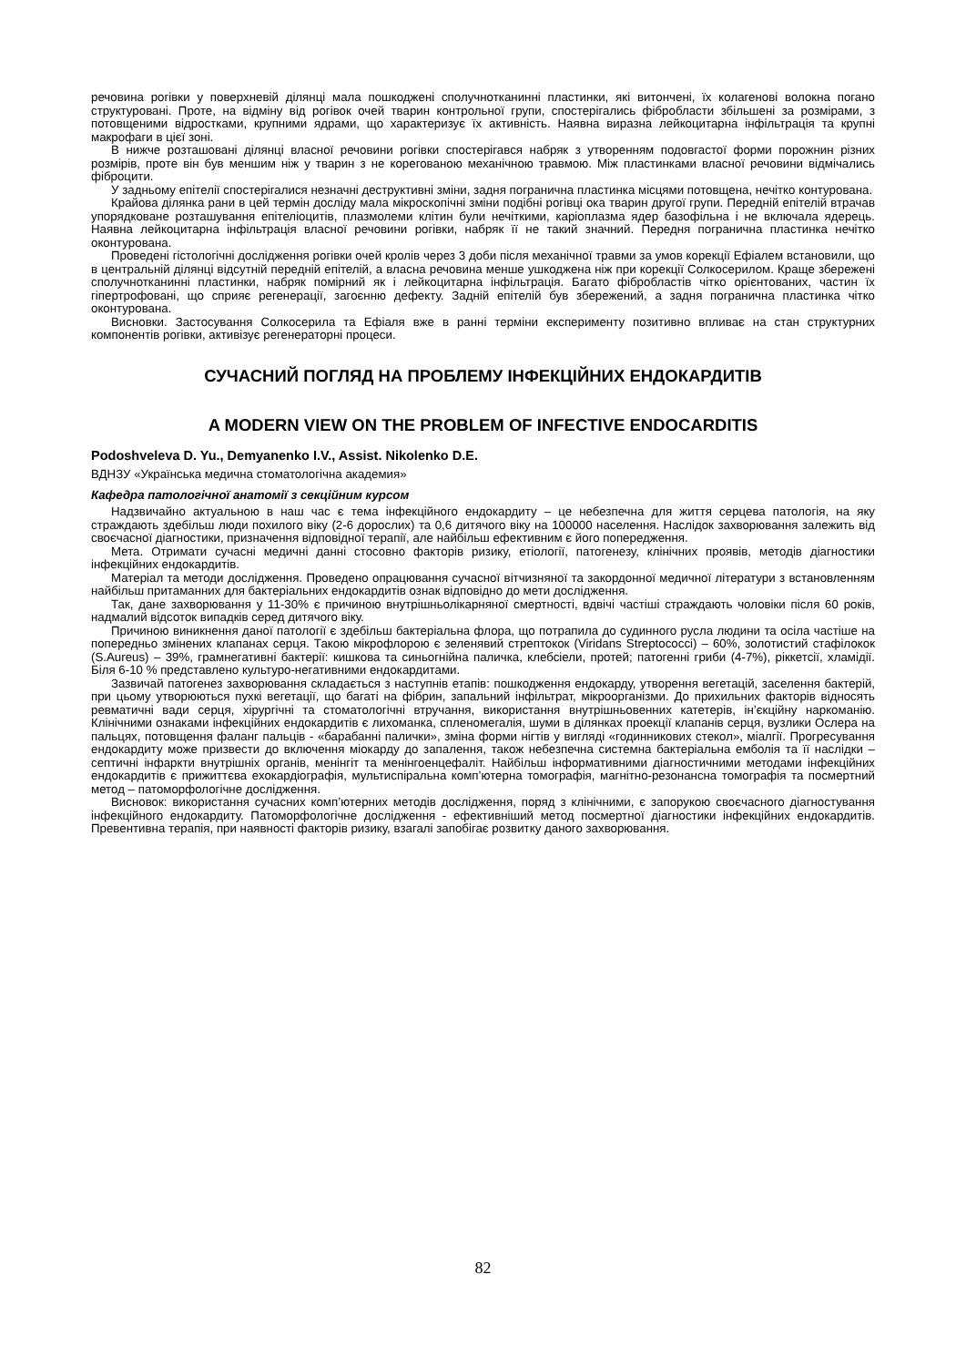речовина рогівки у поверхневій ділянці мала пошкоджені сполучнотканинні пластинки, які витончені, їх колагенові волокна погано структуровані. Проте, на відміну від рогівок очей тварин контрольної групи, спостерігались фібробласти збільшені за розмірами, з потовщеними відростками, крупними ядрами, що характеризує їх активність. Наявна виразна лейкоцитарна інфільтрація та крупні макрофаги в цієї зоні.
В нижче розташовані ділянці власної речовини рогівки спостерігався набряк з утворенням подовгастої форми порожнин різних розмірів, проте він був меншим ніж у тварин з не корегованою механічною травмою. Між пластинками власної речовини відмічались фіброцити.
У задньому епітелії спостерігалися незначні деструктивні зміни, задня погранична пластинка місцями потовщена, нечітко контурована.
Крайова ділянка рани в цей термін досліду мала мікроскопічні зміни подібні рогівці ока тварин другої групи. Передній епітелій втрачав упорядковане розташування епітеліоцитів, плазмолеми клітин були нечіткими, каріоплазма ядер базофільна і не включала ядерець. Наявна лейкоцитарна інфільтрація власної речовини рогівки, набряк її не такий значний. Передня погранична пластинка нечітко оконтурована.
Проведені гістологічні дослідження рогівки очей кролів через 3 доби після механічної травми за умов корекції Ефіалем встановили, що в центральній ділянці відсутній передній епітелій, а власна речовина менше ушкоджена ніж при корекції Солкосерилом. Краще збережені сполучнотканинні пластинки, набряк помірний як і лейкоцитарна інфільтрація. Багато фібробластів чітко орієнтованих, частин їх гіпертрофовані, що сприяє регенерації, загоєнню дефекту. Задній епітелій був збережений, а задня погранична пластинка чітко оконтурована.
Висновки. Застосування Солкосерила та Ефіаля вже в ранні терміни експерименту позитивно впливає на стан структурних компонентів рогівки, активізує регенераторні процеси.
СУЧАСНИЙ ПОГЛЯД НА ПРОБЛЕМУ ІНФЕКЦІЙНИХ ЕНДОКАРДИТІВ
A MODERN VIEW ON THE PROBLEM OF INFECTIVE ENDOCARDITIS
Podoshveleva D. Yu., Demyanenko I.V., Assist. Nikolenko D.E.
ВДНЗУ «Українська медична стоматологічна академия»
Кафедра патологічної анатомії з секційним курсом
Надзвичайно актуальною в наш час є тема інфекційного ендокардиту – це небезпечна для життя серцева патологія, на яку страждають здебільш люди похилого віку (2-6 дорослих) та 0,6 дитячого віку на 100000 населення. Наслідок захворювання залежить від своєчасної діагностики, призначення відповідної терапії, але найбільш ефективним є його попередження.
Мета. Отримати сучасні медичні данні стосовно факторів ризику, етіології, патогенезу, клінічних проявів, методів діагностики інфекційних ендокардитів.
Матеріал та методи дослідження. Проведено опрацювання сучасної вітчизняної та закордонної медичної літератури з встановленням найбільш притаманних для бактеріальних ендокардитів ознак відповідно до мети дослідження.
Так, дане захворювання у 11-30% є причиною внутрішньолікарняної смертності, вдвічі частіші страждають чоловіки після 60 років, надмалий відсоток випадків серед дитячого віку.
Причиною виникнення даної патології є здебільш бактеріальна флора, що потрапила до судинного русла людини та осіла частіше на попередньо змінених клапанах серця. Такою мікрофлорою є зеленявий стрептокок (Viridans Streptococci) – 60%, золотистий стафілокок (S.Aureus) – 39%, грамнегативні бактерії: кишкова та синьогнійна паличка, клебсіели, протей; патогенні гриби (4-7%), ріккетсії, хламідії. Біля 6-10 % представлено культуро-негативними ендокардитами.
Зазвичай патогенез захворювання складається з наступнів етапів: пошкодження ендокарду, утворення вегетацій, заселення бактерій, при цьому утворюються пухкі вегетації, що багаті на фібрин, запальний інфільтрат, мікроорганізми. До прихильних факторів відносять ревматичні вади серця, хірургічні та стоматологічні втручання, використання внутрішньовенних катетерів, ін’єкційну наркоманію. Клінічними ознаками інфекційних ендокардитів є лихоманка, спленомегалія, шуми в ділянках проекції клапанів серця, вузлики Ослера на пальцях, потовщення фаланг пальців - «барабанні палички», зміна форми нігтів у вигляді «годинникових стекол», міалгії. Прогресування ендокардиту може призвести до включення міокарду до запалення, також небезпечна системна бактеріальна емболія та її наслідки – септичні інфаркти внутрішніх органів, менінгіт та менінгоенцефаліт. Найбільш інформативними діагностичними методами інфекційних ендокардитів є прижиттєва ехокардіографія, мультиспіральна комп’ютерна томографія, магнітно-резонансна томографія та посмертний метод – патоморфологічне дослідження.
Висновок: використання сучасних комп’ютерних методів дослідження, поряд з клінічними, є запорукою своєчасного діагностування інфекційного ендокардиту. Патоморфологічне дослідження - ефективніший метод посмертної діагностики інфекційних ендокардитів. Превентивна терапія, при наявності факторів ризику, взагалі запобігає розвитку даного захворювання.
82